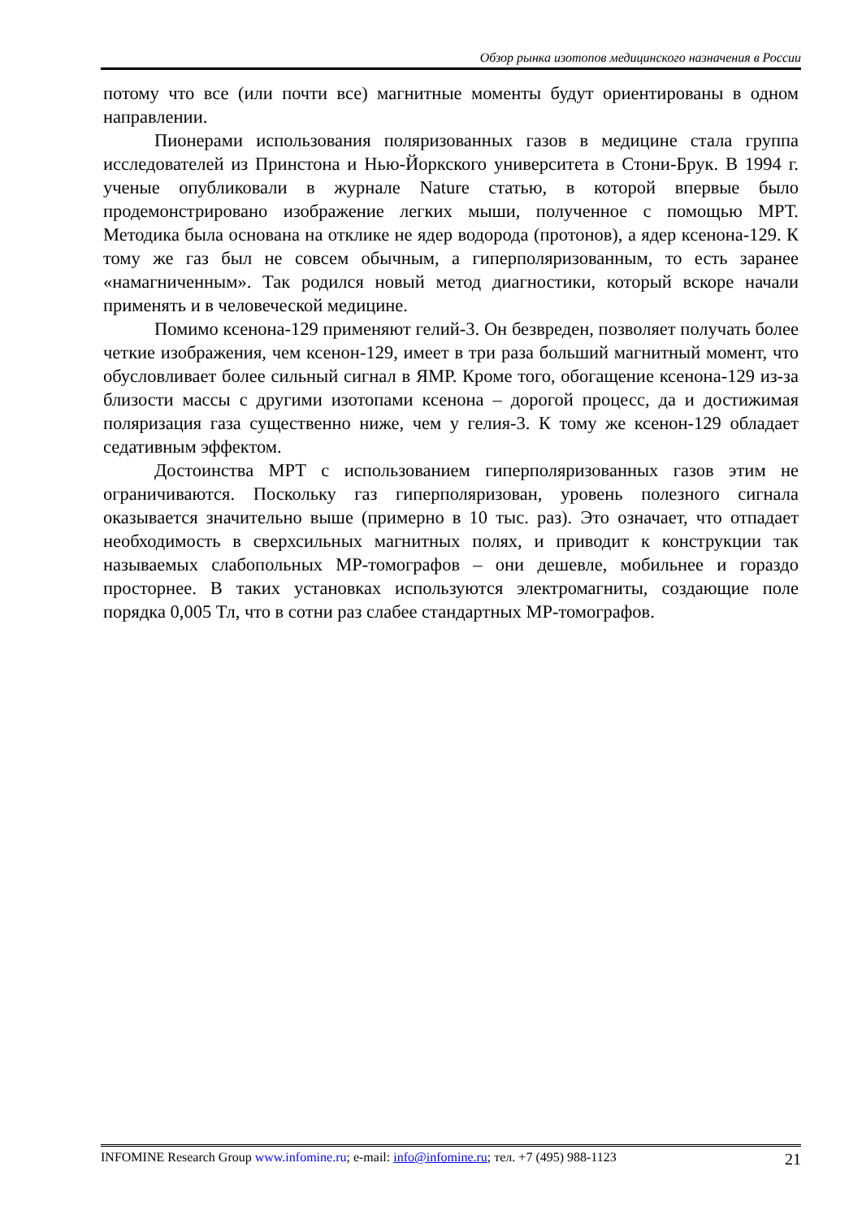Обзор рынка изотопов медицинского назначения в России
потому что все (или почти все) магнитные моменты будут ориентированы в одном направлении.
Пионерами использования поляризованных газов в медицине стала группа исследователей из Принстона и Нью-Йоркского университета в Стони-Брук. В 1994 г. ученые опубликовали в журнале Nature статью, в которой впервые было продемонстрировано изображение легких мыши, полученное с помощью МРТ. Методика была основана на отклике не ядер водорода (протонов), а ядер ксенона-129. К тому же газ был не совсем обычным, а гиперполяризованным, то есть заранее «намагниченным». Так родился новый метод диагностики, который вскоре начали применять и в человеческой медицине.
Помимо ксенона-129 применяют гелий-3. Он безвреден, позволяет получать более четкие изображения, чем ксенон-129, имеет в три раза больший магнитный момент, что обусловливает более сильный сигнал в ЯМР. Кроме того, обогащение ксенона-129 из-за близости массы с другими изотопами ксенона – дорогой процесс, да и достижимая поляризация газа существенно ниже, чем у гелия-3. К тому же ксенон-129 обладает седативным эффектом.
Достоинства МРТ с использованием гиперполяризованных газов этим не ограничиваются. Поскольку газ гиперполяризован, уровень полезного сигнала оказывается значительно выше (примерно в 10 тыс. раз). Это означает, что отпадает необходимость в сверхсильных магнитных полях, и приводит к конструкции так называемых слабопольных МР-томографов – они дешевле, мобильнее и гораздо просторнее. В таких установках используются электромагниты, создающие поле порядка 0,005 Тл, что в сотни раз слабее стандартных МР-томографов.
INFOMINE Research Group www.infomine.ru; e-mail: info@infomine.ru; тел. +7 (495) 988-1123 21